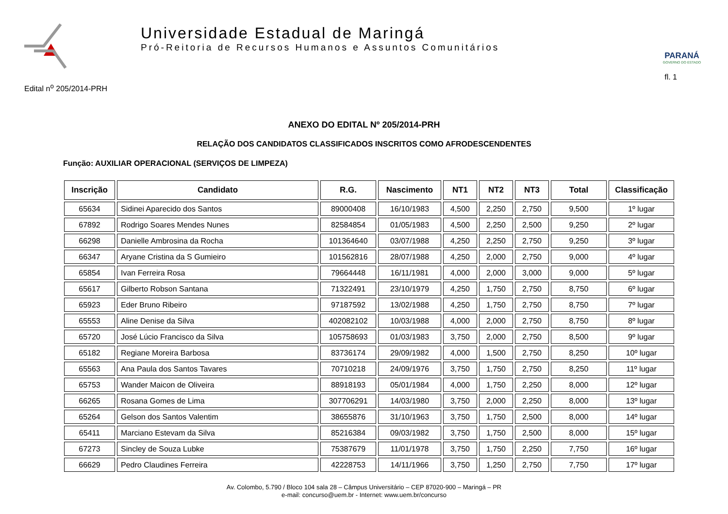Universidade Estadual de Maringá
Pró-Reitoria de Recursos Humanos e Assuntos Comunitários
PARANÁ
GOVERNO DO ESTADO
Edital n<sup>o</sup> 205/2014-PRH fl. 1
ANEXO DO EDITAL Nº 205/2014-PRH
RELAÇÃO DOS CANDIDATOS CLASSIFICADOS INSCRITOS COMO AFRODESCENDENTES
Função: AUXILIAR OPERACIONAL (SERVIÇOS DE LIMPEZA)
| Inscrição | Candidato | R.G. | Nascimento | NT1 | NT2 | NT3 | Total | Classificação |
| --- | --- | --- | --- | --- | --- | --- | --- | --- |
| 65634 | Sidinei Aparecido dos Santos | 89000408 | 16/10/1983 | 4,500 | 2,250 | 2,750 | 9,500 | 1º lugar |
| 67892 | Rodrigo Soares Mendes Nunes | 82584854 | 01/05/1983 | 4,500 | 2,250 | 2,500 | 9,250 | 2º lugar |
| 66298 | Danielle Ambrosina da Rocha | 101364640 | 03/07/1988 | 4,250 | 2,250 | 2,750 | 9,250 | 3º lugar |
| 66347 | Aryane Cristina da S Gumieiro | 101562816 | 28/07/1988 | 4,250 | 2,000 | 2,750 | 9,000 | 4º lugar |
| 65854 | Ivan Ferreira Rosa | 79664448 | 16/11/1981 | 4,000 | 2,000 | 3,000 | 9,000 | 5º lugar |
| 65617 | Gilberto Robson Santana | 71322491 | 23/10/1979 | 4,250 | 1,750 | 2,750 | 8,750 | 6º lugar |
| 65923 | Eder Bruno Ribeiro | 97187592 | 13/02/1988 | 4,250 | 1,750 | 2,750 | 8,750 | 7º lugar |
| 65553 | Aline Denise da Silva | 402082102 | 10/03/1988 | 4,000 | 2,000 | 2,750 | 8,750 | 8º lugar |
| 65720 | José Lúcio Francisco da Silva | 105758693 | 01/03/1983 | 3,750 | 2,000 | 2,750 | 8,500 | 9º lugar |
| 65182 | Regiane Moreira Barbosa | 83736174 | 29/09/1982 | 4,000 | 1,500 | 2,750 | 8,250 | 10º lugar |
| 65563 | Ana Paula dos Santos Tavares | 70710218 | 24/09/1976 | 3,750 | 1,750 | 2,750 | 8,250 | 11º lugar |
| 65753 | Wander Maicon de Oliveira | 88918193 | 05/01/1984 | 4,000 | 1,750 | 2,250 | 8,000 | 12º lugar |
| 66265 | Rosana Gomes de Lima | 307706291 | 14/03/1980 | 3,750 | 2,000 | 2,250 | 8,000 | 13º lugar |
| 65264 | Gelson dos Santos Valentim | 38655876 | 31/10/1963 | 3,750 | 1,750 | 2,500 | 8,000 | 14º lugar |
| 65411 | Marciano Estevam da Silva | 85216384 | 09/03/1982 | 3,750 | 1,750 | 2,500 | 8,000 | 15º lugar |
| 67273 | Sincley de Souza Lubke | 75387679 | 11/01/1978 | 3,750 | 1,750 | 2,250 | 7,750 | 16º lugar |
| 66629 | Pedro Claudines Ferreira | 42228753 | 14/11/1966 | 3,750 | 1,250 | 2,750 | 7,750 | 17º lugar |
Av. Colombo, 5.790 / Bloco 104 sala 28 – Câmpus Universitário – CEP 87020-900 – Maringá – PR
e-mail: concurso@uem.br - Internet: www.uem.br/concurso